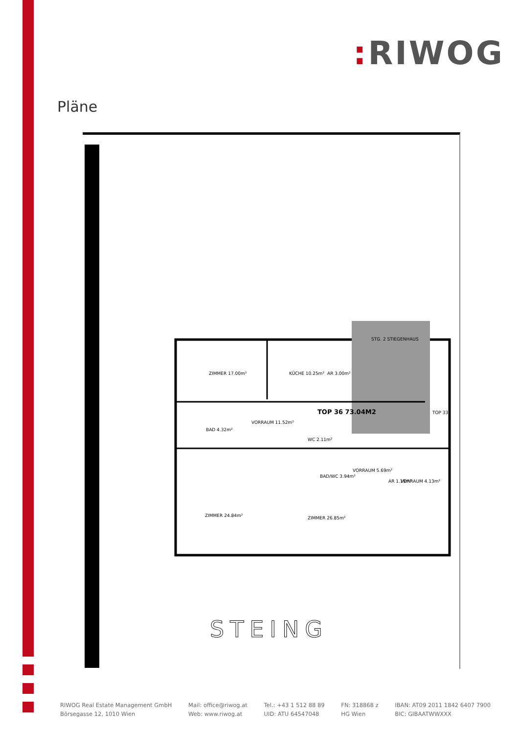: RIWOG
Pläne
ZIMMER 17.00m²
KÜCHE 10.25m²
AR 3.00m²
STG. 2 STIEGENHAUS
TOP 36 73.04M2
VORRAUM 11.52m²
BAD 4.32m²
WC 2.11m²
VORRAUM 5.69m²
BAD/WC 3.94m²
AR 1.19m²
VORRAUM 4.13m²
ZIMMER 24.84m²
ZIMMER 26.85m²
TOP 33
STEING
RIWOG Real Estate Management GmbH
Börsegasse 12, 1010 Wien
Mail: office@riwog.at
Web: www.riwog.at
Tel.: +43 1 512 88 89
UID: ATU 64547048
FN: 318868 z
HG Wien
IBAN: AT09 2011 1842 6407 7900
BIC: GIBAATWWXXX